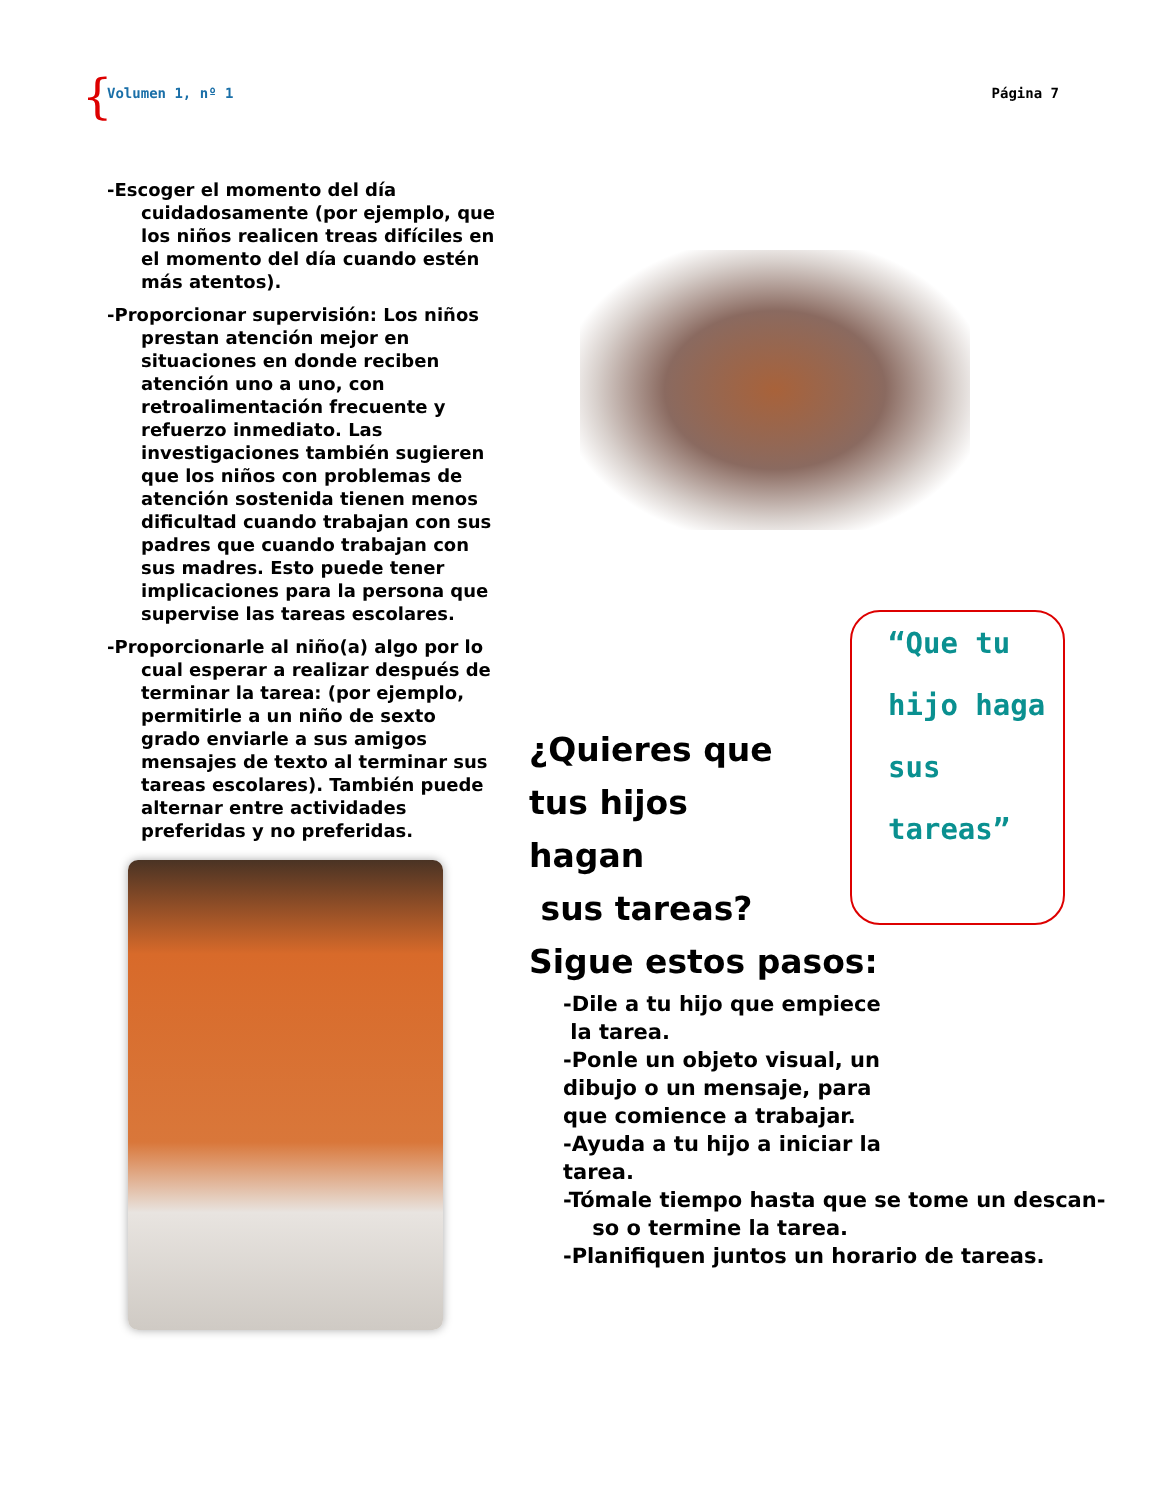{ Volumen 1, nº 1 Página 7
-Escoger el momento del día cuidadosamente (por ejemplo, que los niños realicen treas difíciles en el momento del día cuando estén más atentos).
-Proporcionar supervisión: Los niños prestan atención mejor en situaciones en donde reciben atención uno a uno, con retroalimentación frecuente y refuerzo inmediato. Las investigaciones también sugieren que los niños con problemas de atención sostenida tienen menos dificultad cuando trabajan con sus padres que cuando trabajan con sus madres. Esto puede tener implicaciones para la persona que supervise las tareas escolares.
-Proporcionarle al niño(a) algo por lo cual esperar a realizar después de terminar la tarea: (por ejemplo, permitirle a un niño de sexto grado enviarle a sus amigos mensajes de texto al terminar sus tareas escolares). También puede alternar entre actividades preferidas y no preferidas.
“Que tu
hijo haga
sus
tareas”
¿Quieres que
tus hijos
hagan
sus tareas?
Sigue estos pasos:
-Dile a tu hijo que empiece
la tarea.
-Ponle un objeto visual, un
dibujo o un mensaje, para
que comience a trabajar.
-Ayuda a tu hijo a iniciar la
tarea.
-Tómale tiempo hasta que se tome un descan-
so o termine la tarea.
-Planifiquen juntos un horario de tareas.